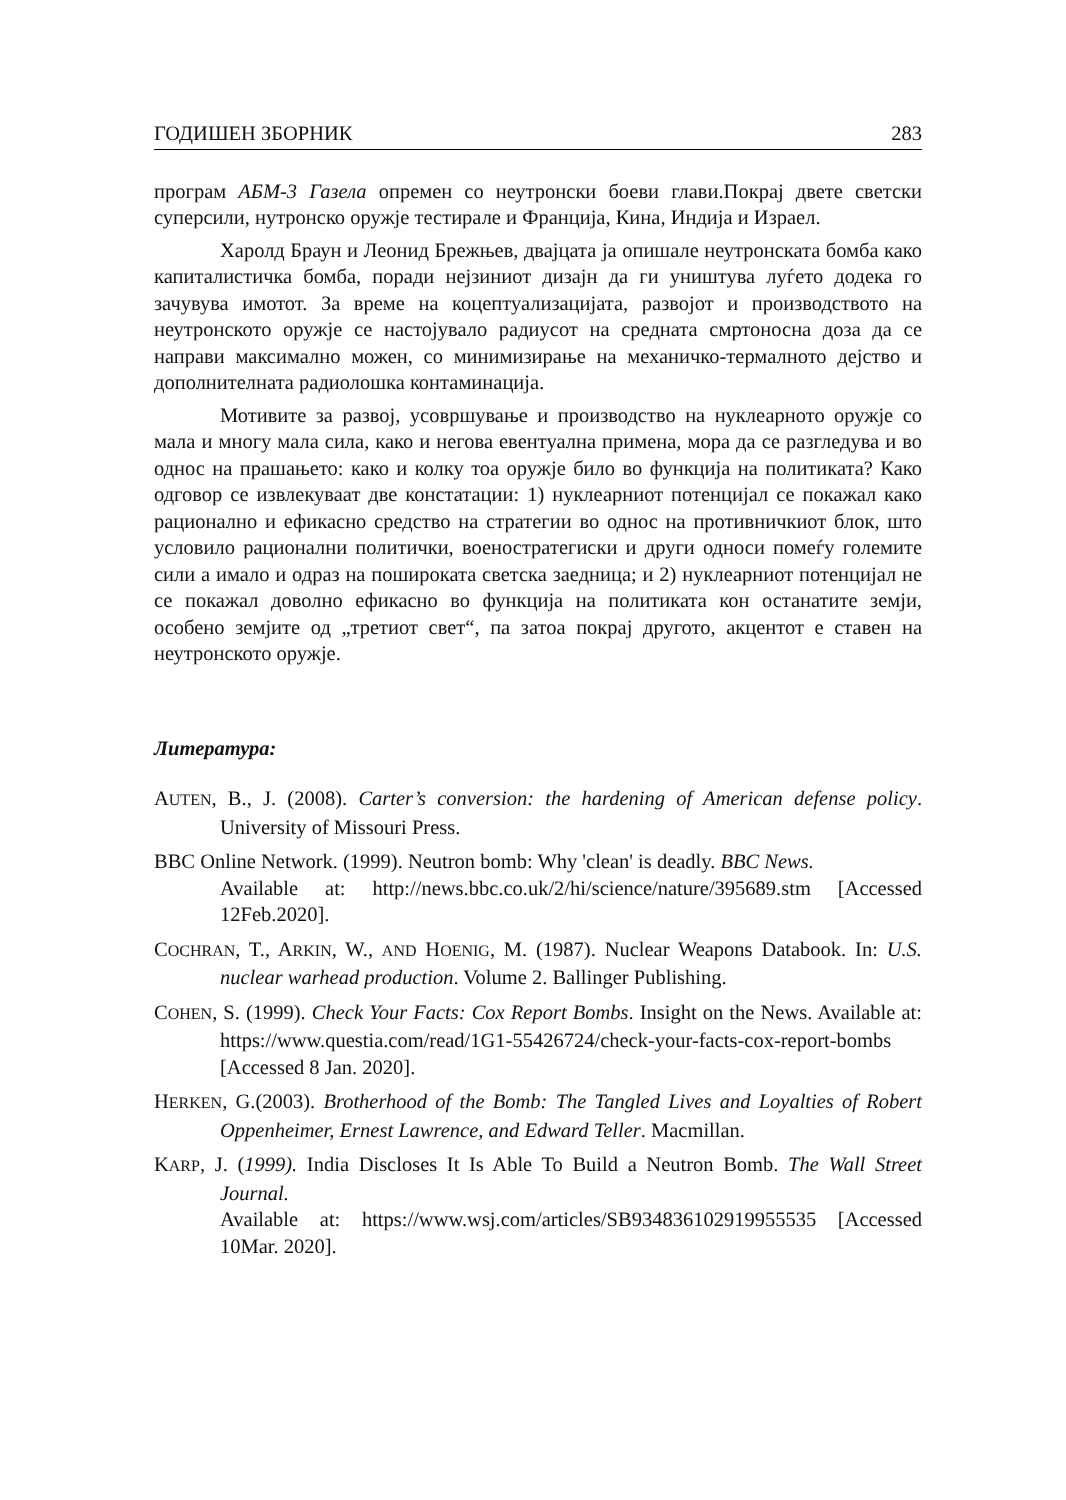ГОДИШЕН ЗБОРНИК 283
програм АБМ-3 Газела опремен со неутронски боеви глави.Покрај двете светски суперсили, нутронско оружје тестирале и Франција, Кина, Индија и Израел.
Харолд Браун и Леонид Брежњев, двајцата ја опишале неутронската бомба како капиталистичка бомба, поради нејзиниот дизајн да ги уништува луѓето додека го зачувува имотот. За време на коцептуализацијата, развојот и производството на неутронското оружје се настојувало радиусот на средната смртоносна доза да се направи максимално можен, со минимизирање на механичко-термалното дејство и дополнителната радиолошка контаминација.
Мотивите за развој, усовршување и производство на нуклеарното оружје со мала и многу мала сила, како и негова евентуална примена, мора да се разгледува и во однос на прашањето: како и колку тоа оружје било во функција на политиката? Како одговор се извлекуваат две констатации: 1) нуклеарниот потенцијал се покажал како рационално и ефикасно средство на стратегии во однос на противничкиот блок, што условило рационални политички, военостратегиски и други односи помеѓу големите сили а имало и одраз на пошироката светска заедница; и 2) нуклеарниот потенцијал не се покажал доволно ефикасно во функција на политиката кон останатите земји, особено земјите од „третиот свет“, па затоа покрај другото, акцентот е ставен на неутронското оружје.
Литература:
AUTEN, B., J. (2008). Carter’s conversion: the hardening of American defense policy. University of Missouri Press.
BBC Online Network. (1999). Neutron bomb: Why 'clean' is deadly. BBC News.
Available at: http://news.bbc.co.uk/2/hi/science/nature/395689.stm [Accessed 12Feb.2020].
COCHRAN, T., ARKIN, W., AND HOENIG, M. (1987). Nuclear Weapons Databook. In: U.S. nuclear warhead production. Volume 2. Ballinger Publishing.
COHEN, S. (1999). Check Your Facts: Cox Report Bombs. Insight on the News. Available at: https://www.questia.com/read/1G1-55426724/check-your-facts-cox-report-bombs [Accessed 8 Jan. 2020].
HERKEN, G.(2003). Brotherhood of the Bomb: The Tangled Lives and Loyalties of Robert Oppenheimer, Ernest Lawrence, and Edward Teller. Macmillan.
KARP, J. (1999). India Discloses It Is Able To Build a Neutron Bomb. The Wall Street Journal.
Available at: https://www.wsj.com/articles/SB934836102919955535 [Accessed 10Mar. 2020].